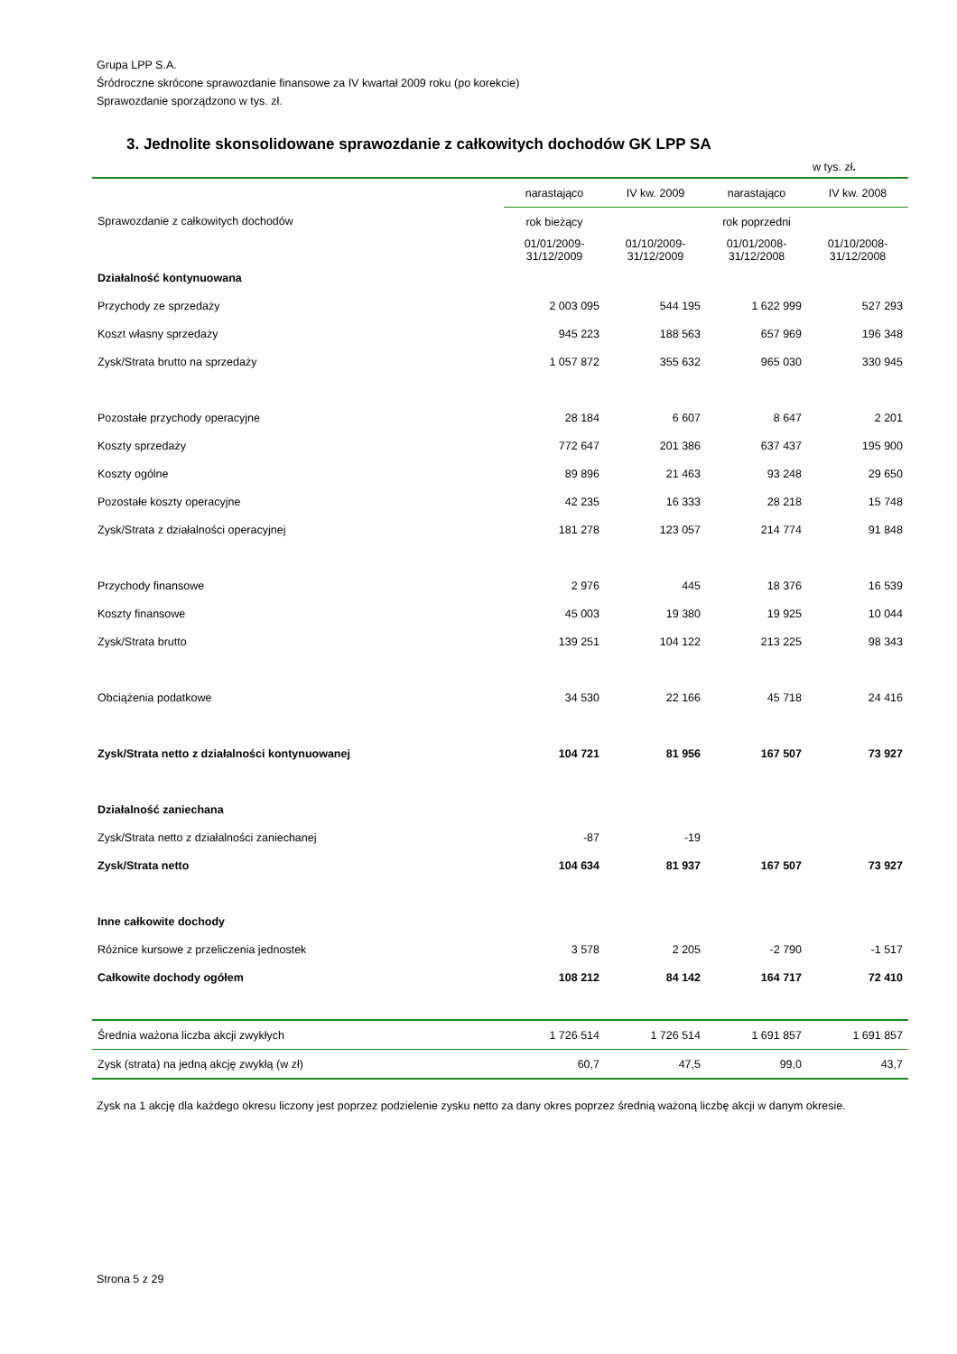Grupa LPP S.A.
Śródroczne skrócone sprawozdanie finansowe za IV kwartał 2009 roku (po korekcie)
Sprawozdanie sporządzono w tys. zł.
3. Jednolite skonsolidowane sprawozdanie z całkowitych dochodów GK LPP SA
w tys. zł.
| | narastająco | IV kw. 2009 | narastająco | IV kw. 2008 |
| --- | --- | --- | --- | --- |
| Sprawozdanie z całkowitych dochodów | rok bieżący | | rok poprzedni | |
| | 01/01/2009-31/12/2009 | 01/10/2009-31/12/2009 | 01/01/2008-31/12/2008 | 01/10/2008-31/12/2008 |
| Działalność kontynuowana | | | | |
| Przychody ze sprzedaży | 2 003 095 | 544 195 | 1 622 999 | 527 293 |
| Koszt własny sprzedaży | 945 223 | 188 563 | 657 969 | 196 348 |
| Zysk/Strata brutto na sprzedaży | 1 057 872 | 355 632 | 965 030 | 330 945 |
| Pozostałe przychody operacyjne | 28 184 | 6 607 | 8 647 | 2 201 |
| Koszty sprzedaży | 772 647 | 201 386 | 637 437 | 195 900 |
| Koszty ogólne | 89 896 | 21 463 | 93 248 | 29 650 |
| Pozostałe koszty operacyjne | 42 235 | 16 333 | 28 218 | 15 748 |
| Zysk/Strata z działalności operacyjnej | 181 278 | 123 057 | 214 774 | 91 848 |
| Przychody finansowe | 2 976 | 445 | 18 376 | 16 539 |
| Koszty finansowe | 45 003 | 19 380 | 19 925 | 10 044 |
| Zysk/Strata brutto | 139 251 | 104 122 | 213 225 | 98 343 |
| Obciążenia podatkowe | 34 530 | 22 166 | 45 718 | 24 416 |
| Zysk/Strata netto z działalności kontynuowanej | 104 721 | 81 956 | 167 507 | 73 927 |
| Działalność zaniechana | | | | |
| Zysk/Strata netto z działalności zaniechanej | -87 | -19 | | |
| Zysk/Strata netto | 104 634 | 81 937 | 167 507 | 73 927 |
| Inne całkowite dochody | | | | |
| Różnice kursowe z przeliczenia jednostek | 3 578 | 2 205 | -2 790 | -1 517 |
| Całkowite dochody ogółem | 108 212 | 84 142 | 164 717 | 72 410 |
| Średnia ważona liczba akcji zwykłych | 1 726 514 | 1 726 514 | 1 691 857 | 1 691 857 |
| Zysk (strata) na jedną akcję zwykłą (w zł) | 60,7 | 47,5 | 99,0 | 43,7 |
Zysk na 1 akcję dla każdego okresu liczony jest poprzez podzielenie zysku netto za dany okres poprzez średnią ważoną liczbę akcji w danym okresie.
Strona 5 z 29